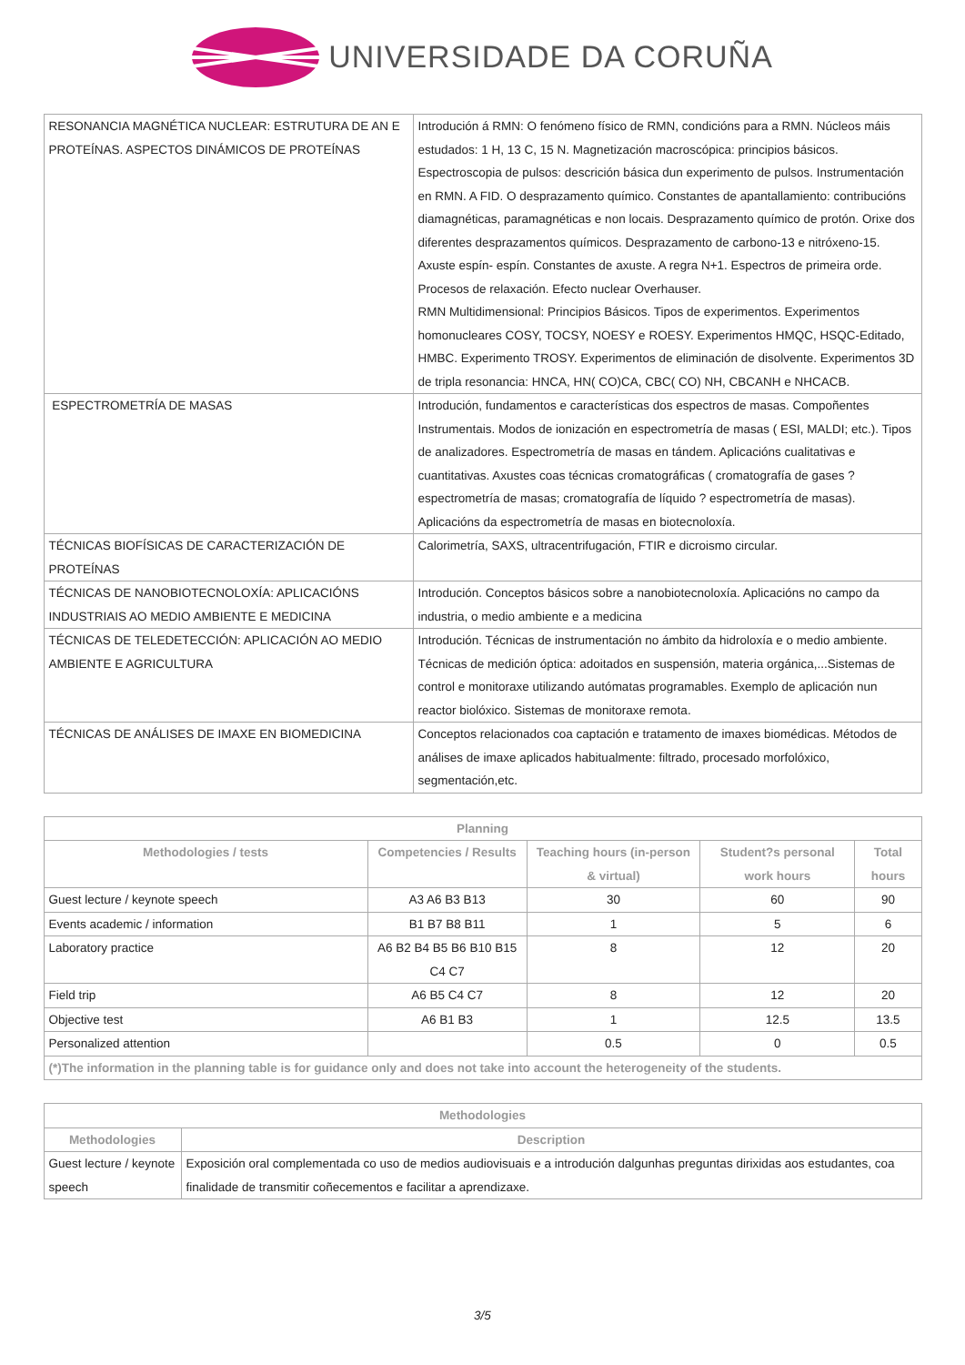UNIVERSIDADE DA CORUÑA
| RESONANCIA MAGNÉTICA NUCLEAR: ESTRUTURA DE AN E PROTEÍNAS. ASPECTOS DINÁMICOS DE PROTEÍNAS | Introdución á RMN: O fenómeno físico de RMN, condicións para a RMN. Núcleos máis estudados: 1 H, 13 C, 15 N. Magnetización macroscópica: principios básicos. Espectroscopia de pulsos: descrición básica dun experimento de pulsos. Instrumentación en RMN. A FID. O desprazamento químico. Constantes de apantallamiento: contribucións diamagnéticas, paramagnéticas e non locais. Desprazamento químico de protón. Orixe dos diferentes desprazamentos químicos. Desprazamento de carbono-13 e nitróxeno-15. Axuste espín- espín. Constantes de axuste. A regra N+1. Espectros de primeira orde. Procesos de relaxación. Efecto nuclear Overhauser. RMN Multidimensional: Principios Básicos. Tipos de experimentos. Experimentos homonucleares COSY, TOCSY, NOESY e ROESY. Experimentos HMQC, HSQC-Editado, HMBC. Experimento TROSY. Experimentos de eliminación de disolvente. Experimentos 3D de tripla resonancia: HNCA, HN( CO)CA, CBC( CO) NH, CBCANH e NHCACB. |
| ESPECTROMETRÍA DE MASAS | Introdución, fundamentos e características dos espectros de masas. Compoñentes Instrumentais. Modos de ionización en espectrometría de masas ( ESI, MALDI; etc.). Tipos de analizadores. Espectrometría de masas en tándem. Aplicacións cualitativas e cuantitativas. Axustes coas técnicas cromatográficas ( cromatografía de gases ? espectrometría de masas; cromatografía de líquido ? espectrometría de masas). Aplicacións da espectrometría de masas en biotecnoloxía. |
| TÉCNICAS BIOFÍSICAS DE CARACTERIZACIÓN DE PROTEÍNAS | Calorimetría, SAXS, ultracentrifugación, FTIR e dicroismo circular. |
| TÉCNICAS DE NANOBIOTECNOLOXÍA: APLICACIÓNS INDUSTRIAIS AO MEDIO AMBIENTE E MEDICINA | Introdución. Conceptos básicos sobre a nanobiotecnoloxía. Aplicacións no campo da industria, o medio ambiente e a medicina |
| TÉCNICAS DE TELEDETECCIÓN: APLICACIÓN AO MEDIO AMBIENTE E AGRICULTURA | Introdución. Técnicas de instrumentación no ámbito da hidroloxía e o medio ambiente. Técnicas de medición óptica: adoitados en suspensión, materia orgánica,...Sistemas de control e monitoraxe utilizando autómatas programables. Exemplo de aplicación nun reactor biolóxico. Sistemas de monitoraxe remota. |
| TÉCNICAS DE ANÁLISES DE IMAXE EN BIOMEDICINA | Conceptos relacionados coa captación e tratamento de imaxes biomédicas. Métodos de análises de imaxe aplicados habitualmente: filtrado, procesado morfolóxico, segmentación,etc. |
| Planning | | | | |
| --- | --- | --- | --- | --- |
| Methodologies / tests | Competencies / Results | Teaching hours (in-person & virtual) | Student?s personal work hours | Total hours |
| Guest lecture / keynote speech | A3 A6 B3 B13 | 30 | 60 | 90 |
| Events academic / information | B1 B7 B8 B11 | 1 | 5 | 6 |
| Laboratory practice | A6 B2 B4 B5 B6 B10 B15 C4 C7 | 8 | 12 | 20 |
| Field trip | A6 B5 C4 C7 | 8 | 12 | 20 |
| Objective test | A6 B1 B3 | 1 | 12.5 | 13.5 |
| Personalized attention | | 0.5 | 0 | 0.5 |
| (*)The information in the planning table is for guidance only and does not take into account the heterogeneity of the students. | | | | |
| Methodologies | |
| --- | --- |
| Methodologies | Description |
| Guest lecture / keynote speech | Exposición oral complementada co uso de medios audiovisuais e a introdución dalgunhas preguntas dirixidas aos estudantes, coa finalidade de transmitir coñecementos e facilitar a aprendizaxe. |
3/5